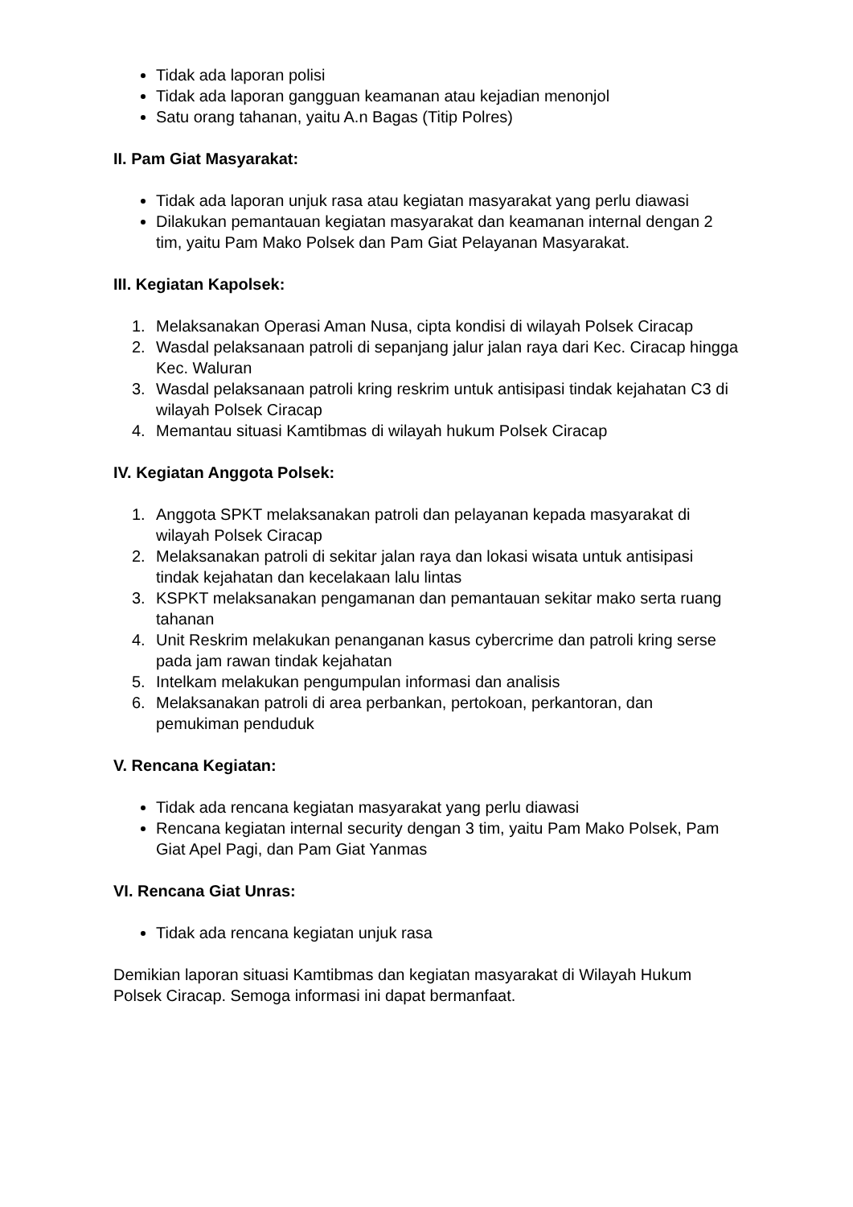Tidak ada laporan polisi
Tidak ada laporan gangguan keamanan atau kejadian menonjol
Satu orang tahanan, yaitu A.n Bagas (Titip Polres)
II. Pam Giat Masyarakat:
Tidak ada laporan unjuk rasa atau kegiatan masyarakat yang perlu diawasi
Dilakukan pemantauan kegiatan masyarakat dan keamanan internal dengan 2 tim, yaitu Pam Mako Polsek dan Pam Giat Pelayanan Masyarakat.
III. Kegiatan Kapolsek:
1. Melaksanakan Operasi Aman Nusa, cipta kondisi di wilayah Polsek Ciracap
2. Wasdal pelaksanaan patroli di sepanjang jalur jalan raya dari Kec. Ciracap hingga Kec. Waluran
3. Wasdal pelaksanaan patroli kring reskrim untuk antisipasi tindak kejahatan C3 di wilayah Polsek Ciracap
4. Memantau situasi Kamtibmas di wilayah hukum Polsek Ciracap
IV. Kegiatan Anggota Polsek:
1. Anggota SPKT melaksanakan patroli dan pelayanan kepada masyarakat di wilayah Polsek Ciracap
2. Melaksanakan patroli di sekitar jalan raya dan lokasi wisata untuk antisipasi tindak kejahatan dan kecelakaan lalu lintas
3. KSPKT melaksanakan pengamanan dan pemantauan sekitar mako serta ruang tahanan
4. Unit Reskrim melakukan penanganan kasus cybercrime dan patroli kring serse pada jam rawan tindak kejahatan
5. Intelkam melakukan pengumpulan informasi dan analisis
6. Melaksanakan patroli di area perbankan, pertokoan, perkantoran, dan pemukiman penduduk
V. Rencana Kegiatan:
Tidak ada rencana kegiatan masyarakat yang perlu diawasi
Rencana kegiatan internal security dengan 3 tim, yaitu Pam Mako Polsek, Pam Giat Apel Pagi, dan Pam Giat Yanmas
VI. Rencana Giat Unras:
Tidak ada rencana kegiatan unjuk rasa
Demikian laporan situasi Kamtibmas dan kegiatan masyarakat di Wilayah Hukum Polsek Ciracap. Semoga informasi ini dapat bermanfaat.